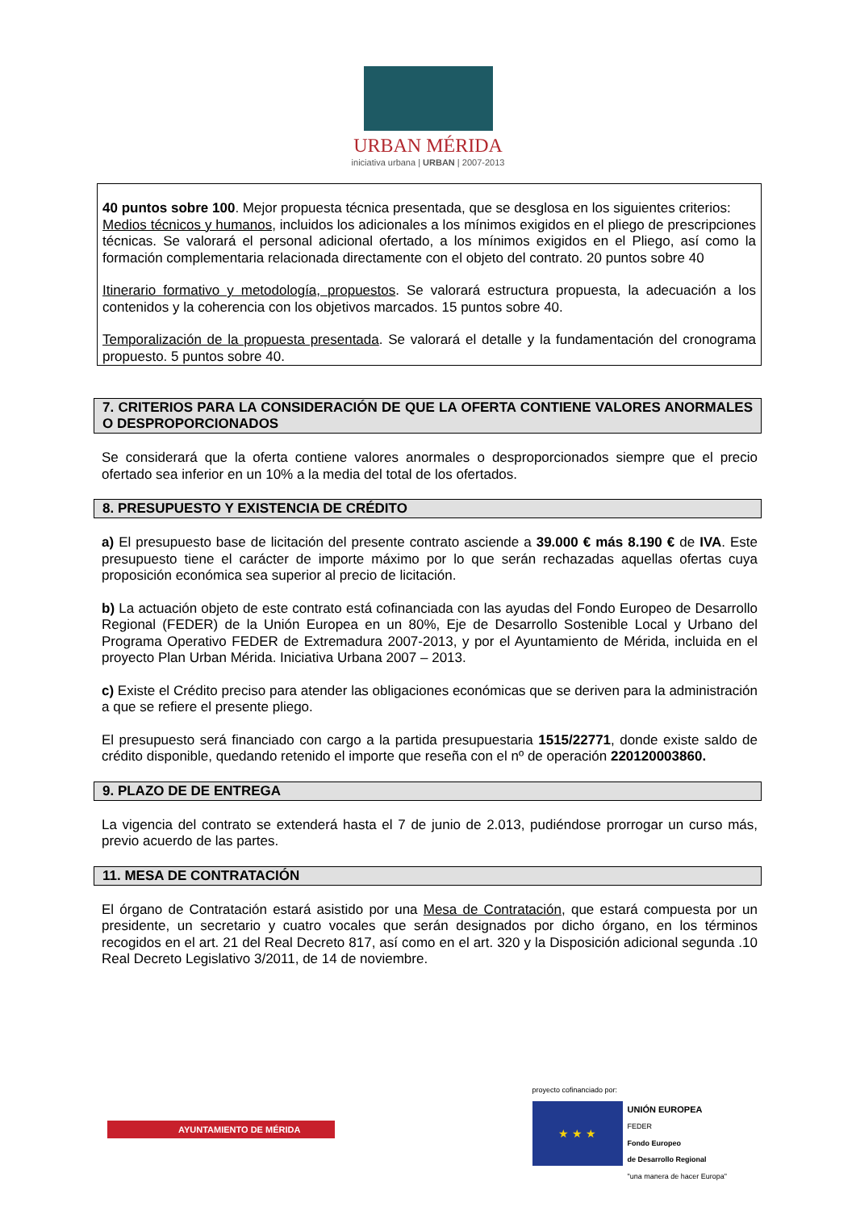URBAN MÉRIDA
iniciativa urbana | URBAN | 2007-2013
40 puntos sobre 100. Mejor propuesta técnica presentada, que se desglosa en los siguientes criterios:
Medios técnicos y humanos, incluidos los adicionales a los mínimos exigidos en el pliego de prescripciones técnicas. Se valorará el personal adicional ofertado, a los mínimos exigidos en el Pliego, así como la formación complementaria relacionada directamente con el objeto del contrato. 20 puntos sobre 40
Itinerario formativo y metodología, propuestos. Se valorará estructura propuesta, la adecuación a los contenidos y la coherencia con los objetivos marcados. 15 puntos sobre 40.
Temporalización de la propuesta presentada. Se valorará el detalle y la fundamentación del cronograma propuesto. 5 puntos sobre 40.
7. CRITERIOS PARA LA CONSIDERACIÓN DE QUE LA OFERTA CONTIENE VALORES ANORMALES O DESPROPORCIONADOS
Se considerará que la oferta contiene valores anormales o desproporcionados siempre que el precio ofertado sea inferior en un 10% a la media del total de los ofertados.
8. PRESUPUESTO Y EXISTENCIA DE CRÉDITO
a) El presupuesto base de licitación del presente contrato asciende a 39.000 € más 8.190 € de IVA. Este presupuesto tiene el carácter de importe máximo por lo que serán rechazadas aquellas ofertas cuya proposición económica sea superior al precio de licitación.
b) La actuación objeto de este contrato está cofinanciada con las ayudas del Fondo Europeo de Desarrollo Regional (FEDER) de la Unión Europea en un 80%, Eje de Desarrollo Sostenible Local y Urbano del Programa Operativo FEDER de Extremadura 2007-2013, y por el Ayuntamiento de Mérida, incluida en el proyecto Plan Urban Mérida. Iniciativa Urbana 2007 – 2013.
c) Existe el Crédito preciso para atender las obligaciones económicas que se deriven para la administración a que se refiere el presente pliego.
El presupuesto será financiado con cargo a la partida presupuestaria 1515/22771, donde existe saldo de crédito disponible, quedando retenido el importe que reseña con el nº de operación 220120003860.
9. PLAZO DE DE ENTREGA
La vigencia del contrato se extenderá hasta el 7 de junio de 2.013, pudiéndose prorrogar un curso más, previo acuerdo de las partes.
11. MESA DE CONTRATACIÓN
El órgano de Contratación estará asistido por una Mesa de Contratación, que estará compuesta por un presidente, un secretario y cuatro vocales que serán designados por dicho órgano, en los términos recogidos en el art. 21 del Real Decreto 817, así como en el art. 320 y la Disposición adicional segunda .10 Real Decreto Legislativo 3/2011, de 14 de noviembre.
AYUNTAMIENTO DE MÉRIDA
proyecto cofinanciado por:
★ ★ ★
UNIÓN EUROPEA
FEDER
Fondo Europeo
de Desarrollo Regional
"una manera de hacer Europa"